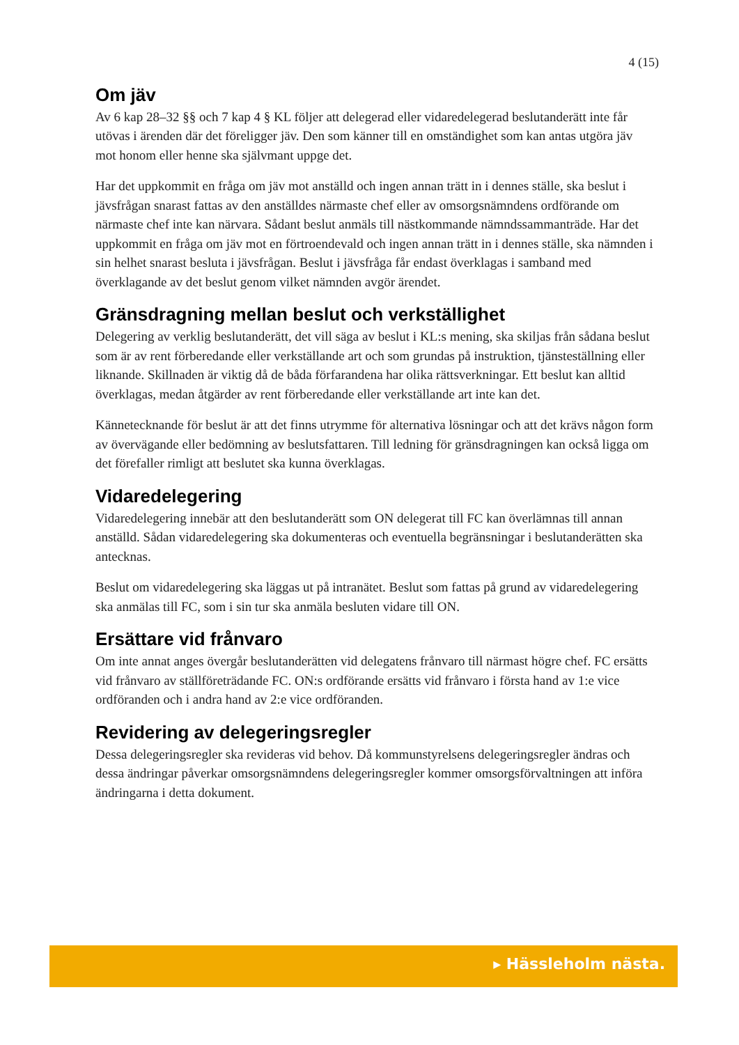4 (15)
Om jäv
Av 6 kap 28–32 §§ och 7 kap 4 § KL följer att delegerad eller vidaredelegerad beslutanderätt inte får utövas i ärenden där det föreligger jäv. Den som känner till en omständighet som kan antas utgöra jäv mot honom eller henne ska självmant uppge det.
Har det uppkommit en fråga om jäv mot anställd och ingen annan trätt in i dennes ställe, ska beslut i jävsfrågan snarast fattas av den anställdes närmaste chef eller av omsorgsnämndens ordförande om närmaste chef inte kan närvara. Sådant beslut anmäls till nästkommande nämndssammanträde. Har det uppkommit en fråga om jäv mot en förtroendevald och ingen annan trätt in i dennes ställe, ska nämnden i sin helhet snarast besluta i jävsfrågan. Beslut i jävsfråga får endast överklagas i samband med överklagande av det beslut genom vilket nämnden avgör ärendet.
Gränsdragning mellan beslut och verkställighet
Delegering av verklig beslutanderätt, det vill säga av beslut i KL:s mening, ska skiljas från sådana beslut som är av rent förberedande eller verkställande art och som grundas på instruktion, tjänsteställning eller liknande. Skillnaden är viktig då de båda förfarandena har olika rättsverkningar. Ett beslut kan alltid överklagas, medan åtgärder av rent förberedande eller verkställande art inte kan det.
Kännetecknande för beslut är att det finns utrymme för alternativa lösningar och att det krävs någon form av övervägande eller bedömning av beslutsfattaren. Till ledning för gränsdragningen kan också ligga om det förefaller rimligt att beslutet ska kunna överklagas.
Vidaredelegering
Vidaredelegering innebär att den beslutanderätt som ON delegerat till FC kan överlämnas till annan anställd. Sådan vidaredelegering ska dokumenteras och eventuella begränsningar i beslutanderätten ska antecknas.
Beslut om vidaredelegering ska läggas ut på intranätet. Beslut som fattas på grund av vidaredelegering ska anmälas till FC, som i sin tur ska anmäla besluten vidare till ON.
Ersättare vid frånvaro
Om inte annat anges övergår beslutanderätten vid delegatens frånvaro till närmast högre chef. FC ersätts vid frånvaro av ställföreträdande FC. ON:s ordförande ersätts vid frånvaro i första hand av 1:e vice ordföranden och i andra hand av 2:e vice ordföranden.
Revidering av delegeringsregler
Dessa delegeringsregler ska revideras vid behov. Då kommunstyrelsens delegeringsregler ändras och dessa ändringar påverkar omsorgsnämndens delegeringsregler kommer omsorgsförvaltningen att införa ändringarna i detta dokument.
▸ Hässleholm nästa.